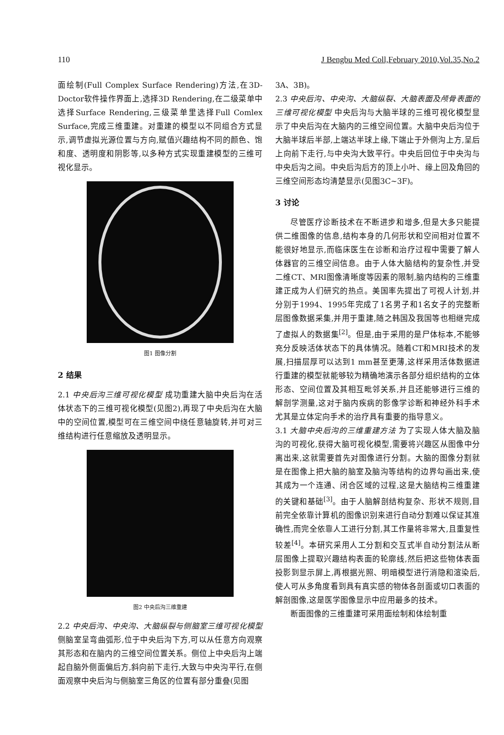110 J Bengbu Med Coll,February 2010,Vol.35,No.2
面绘制(Full Complex Surface Rendering)方法,在3D-Doctor软件操作界面上,选择3D Rendering,在二级菜单中选择Surface Rendering,三级菜单里选择Full Comlex Surface,完成三维重建。对重建的模型以不同组合方式显示,调节虚拟光源位置与方向,赋值兴趣结构不同的颜色、饱和度、透明度和阴影等,以多种方式实现重建模型的三维可视化显示。
图1 图像分割
2 结果
2.1 中央后沟三维可视化模型 成功重建大脑中央后沟在活体状态下的三维可视化模型(见图2),再现了中央后沟在大脑中的空间位置,模型可在三维空间中绕任意轴旋转,并可对三维结构进行任意缩放及透明显示。
图2 中央后沟三维重建
2.2 中央后沟、中央沟、大脑纵裂与侧脑室三维可视化模型 侧脑室呈弯曲弧形,位于中央后沟下方,可以从任意方向观察其形态和在脑内的三维空间位置关系。侧位上中央后沟上端起自脑外侧面偏后方,斜向前下走行,大致与中央沟平行,在侧面观察中央后沟与侧脑室三角区的位置有部分重叠(见图
3A、3B)。
2.3 中央后沟、中央沟、大脑纵裂、大脑表面及颅骨表面的三维可视化模型 中央后沟与大脑半球的三维可视化模型显示了中央后沟在大脑内的三维空间位置。大脑中央后沟位于大脑半球后半部,上端达半球上缘,下端止于外侧沟上方,呈后上向前下走行,与中央沟大致平行。中央后回位于中央沟与中央后沟之间。中央后沟后方的顶上小叶、缘上回及角回的三维空间形态均清楚显示(见图3C~3F)。
3 讨论
尽管医疗诊断技术在不断进步和增多,但是大多只能提供二维图像的信息,结构本身的几何形状和空间相对位置不能很好地显示,而临床医生在诊断和治疗过程中需要了解人体器官的三维空间信息。由于人体大脑结构的复杂性,并受二维CT、MRI图像清晰度等因素的限制,脑内结构的三维重建正成为人们研究的热点。美国率先提出了可视人计划,并分别于1994、1995年完成了1名男子和1名女子的完整断层图像数据采集,并用于重建,随之韩国及我国等也相继完成了虚拟人的数据集<sup>[2]</sup>。但是,由于采用的是尸体标本,不能够充分反映活体状态下的具体情况。随着CT和MRI技术的发展,扫描层厚可以达到1 mm甚至更薄,这样采用活体数据进行重建的模型就能够较为精确地演示各部分组织结构的立体形态、空间位置及其相互毗邻关系,并且还能够进行三维的解剖学测量,这对于脑内疾病的影像学诊断和神经外科手术尤其是立体定向手术的治疗具有重要的指导意义。
3.1 大脑中央后沟的三维重建方法 为了实现人体大脑及脑沟的可视化,获得大脑可视化模型,需要将兴趣区从图像中分离出来,这就需要首先对图像进行分割。大脑的图像分割就是在图像上把大脑的脑室及脑沟等结构的边界勾画出来,使其成为一个连通、闭合区域的过程,这是大脑结构三维重建的关键和基础<sup>[3]</sup>。由于人脑解剖结构复杂、形状不规则,目前完全依靠计算机的图像识别来进行自动分割难以保证其准确性,而完全依靠人工进行分割,其工作量将非常大,且重复性较差<sup>[4]</sup>。本研究采用人工分割和交互式半自动分割法从断层图像上提取兴趣结构表面的轮廓线,然后把这些物体表面投影到显示屏上,再根据光照、明暗模型进行消隐和渲染后,使人可从多角度看到具有真实感的物体各剖面或切口表面的解剖图像,这是医学图像显示中应用最多的技术。
断面图像的三维重建可采用面绘制和体绘制重